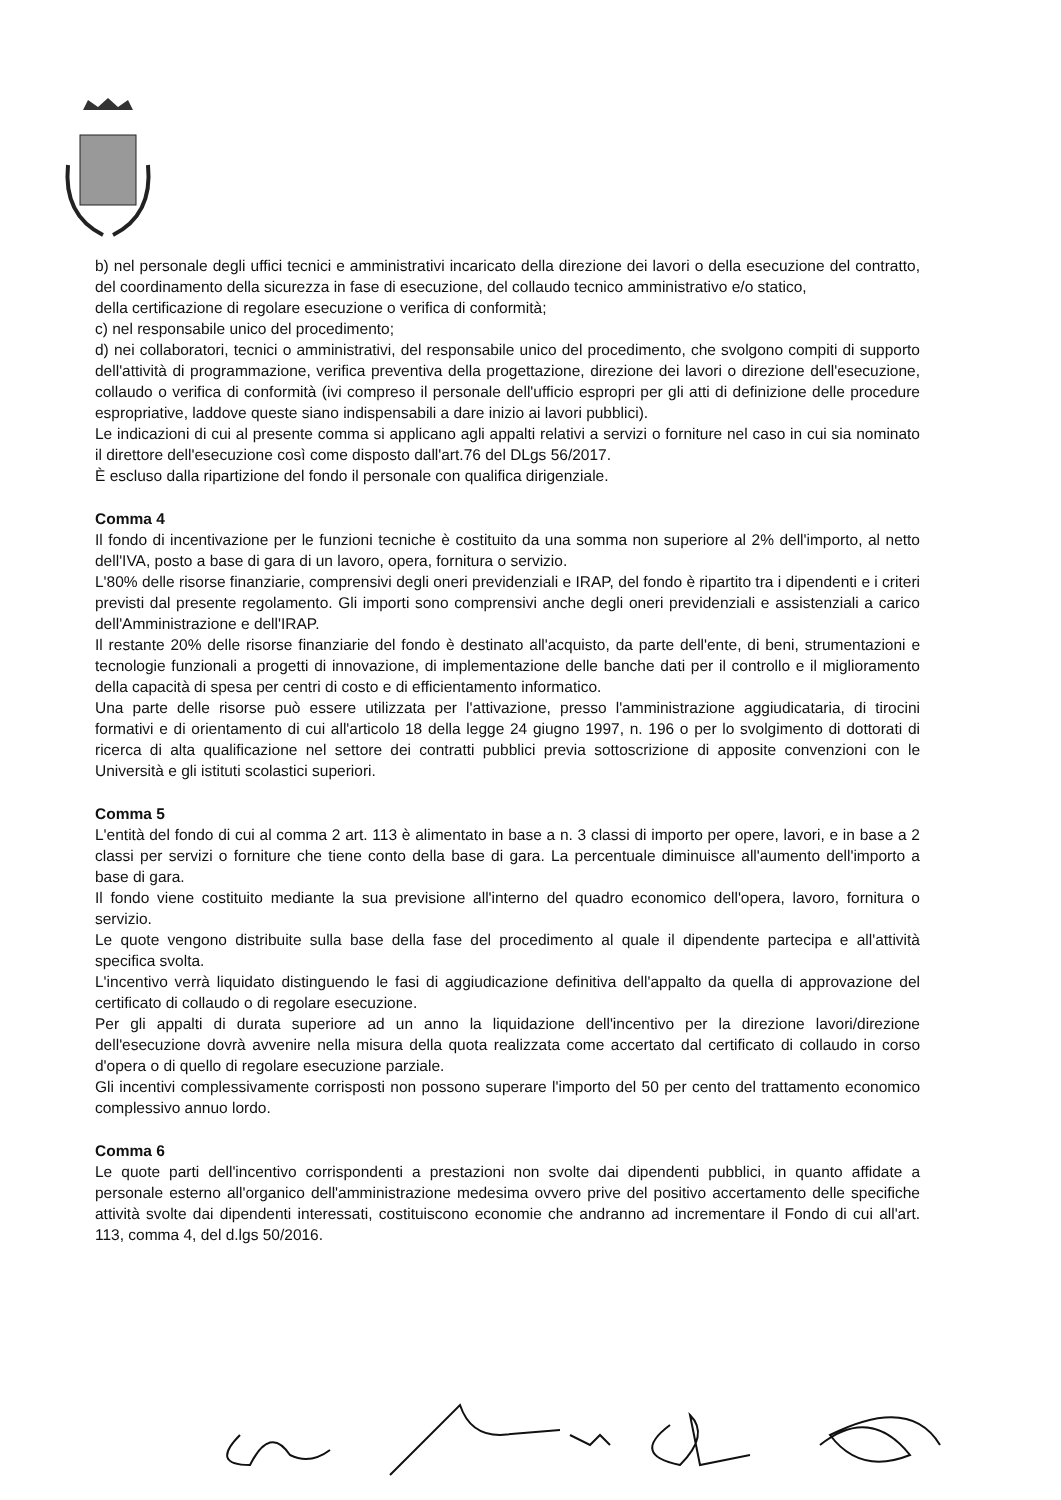b) nel personale degli uffici tecnici e amministrativi incaricato della direzione dei lavori o della esecuzione del contratto, del coordinamento della sicurezza in fase di esecuzione, del collaudo tecnico amministrativo e/o statico,
della certificazione di regolare esecuzione o verifica di conformità;
c) nel responsabile unico del procedimento;
d) nei collaboratori, tecnici o amministrativi, del responsabile unico del procedimento, che svolgono compiti di supporto dell'attività di programmazione, verifica preventiva della progettazione, direzione dei lavori o direzione dell'esecuzione, collaudo o verifica di conformità (ivi compreso il personale dell'ufficio espropri per gli atti di definizione delle procedure espropriative, laddove queste siano indispensabili a dare inizio ai lavori pubblici).
Le indicazioni di cui al presente comma si applicano agli appalti relativi a servizi o forniture nel caso in cui sia nominato il direttore dell'esecuzione così come disposto dall'art.76 del DLgs 56/2017.
È escluso dalla ripartizione del fondo il personale con qualifica dirigenziale.
Comma 4
Il fondo di incentivazione per le funzioni tecniche è costituito da una somma non superiore al 2% dell'importo, al netto dell'IVA, posto a base di gara di un lavoro, opera, fornitura o servizio.
L'80% delle risorse finanziarie, comprensivi degli oneri previdenziali e IRAP, del fondo è ripartito tra i dipendenti e i criteri previsti dal presente regolamento. Gli importi sono comprensivi anche degli oneri previdenziali e assistenziali a carico dell'Amministrazione e dell'IRAP.
Il restante 20% delle risorse finanziarie del fondo è destinato all'acquisto, da parte dell'ente, di beni, strumentazioni e tecnologie funzionali a progetti di innovazione, di implementazione delle banche dati per il controllo e il miglioramento della capacità di spesa per centri di costo e di efficientamento informatico.
Una parte delle risorse può essere utilizzata per l'attivazione, presso l'amministrazione aggiudicataria, di tirocini formativi e di orientamento di cui all'articolo 18 della legge 24 giugno 1997, n. 196 o per lo svolgimento di dottorati di ricerca di alta qualificazione nel settore dei contratti pubblici previa sottoscrizione di apposite convenzioni con le Università e gli istituti scolastici superiori.
Comma 5
L'entità del fondo di cui al comma 2 art. 113 è alimentato in base a n. 3 classi di importo per opere, lavori, e in base a 2 classi per servizi o forniture che tiene conto della base di gara. La percentuale diminuisce all'aumento dell'importo a base di gara.
Il fondo viene costituito mediante la sua previsione all'interno del quadro economico dell'opera, lavoro, fornitura o servizio.
Le quote vengono distribuite sulla base della fase del procedimento al quale il dipendente partecipa e all'attività specifica svolta.
L'incentivo verrà liquidato distinguendo le fasi di aggiudicazione definitiva dell'appalto da quella di approvazione del certificato di collaudo o di regolare esecuzione.
Per gli appalti di durata superiore ad un anno la liquidazione dell'incentivo per la direzione lavori/direzione dell'esecuzione dovrà avvenire nella misura della quota realizzata come accertato dal certificato di collaudo in corso d'opera o di quello di regolare esecuzione parziale.
Gli incentivi complessivamente corrisposti non possono superare l'importo del 50 per cento del trattamento economico complessivo annuo lordo.
Comma 6
Le quote parti dell'incentivo corrispondenti a prestazioni non svolte dai dipendenti pubblici, in quanto affidate a personale esterno all'organico dell'amministrazione medesima ovvero prive del positivo accertamento delle specifiche attività svolte dai dipendenti interessati, costituiscono economie che andranno ad incrementare il Fondo di cui all'art. 113, comma 4, del d.lgs 50/2016.